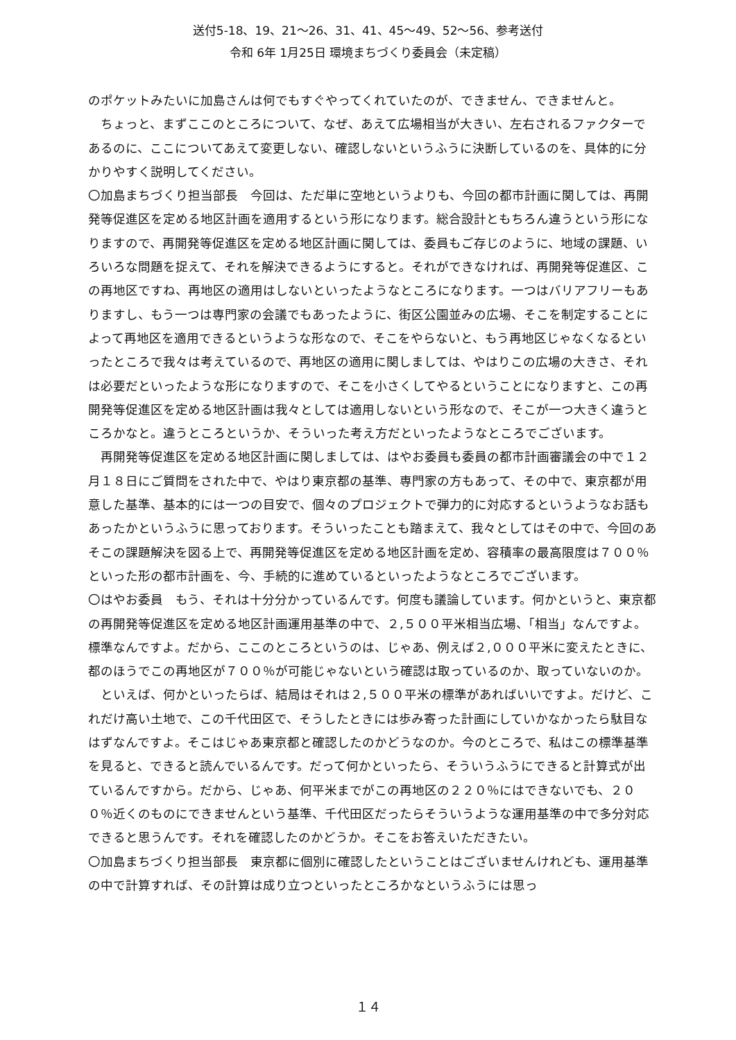送付5-18、19、21～26、31、41、45～49、52～56、参考送付
令和 6年 1月25日 環境まちづくり委員会（未定稿）
のポケットみたいに加島さんは何でもすぐやってくれていたのが、できません、できませんと。
　ちょっと、まずここのところについて、なぜ、あえて広場相当が大きい、左右されるファクターであるのに、ここについてあえて変更しない、確認しないというふうに決断しているのを、具体的に分かりやすく説明してください。
〇加島まちづくり担当部長　今回は、ただ単に空地というよりも、今回の都市計画に関しては、再開発等促進区を定める地区計画を適用するという形になります。総合設計ともちろん違うという形になりますので、再開発等促進区を定める地区計画に関しては、委員もご存じのように、地域の課題、いろいろな問題を捉えて、それを解決できるようにすると。それができなければ、再開発等促進区、この再地区ですね、再地区の適用はしないといったようなところになります。一つはバリアフリーもありますし、もう一つは専門家の会議でもあったように、街区公園並みの広場、そこを制定することによって再地区を適用できるというような形なので、そこをやらないと、もう再地区じゃなくなるといったところで我々は考えているので、再地区の適用に関しましては、やはりこの広場の大きさ、それは必要だといったような形になりますので、そこを小さくしてやるということになりますと、この再開発等促進区を定める地区計画は我々としては適用しないという形なので、そこが一つ大きく違うところかなと。違うところというか、そういった考え方だといったようなところでございます。
　再開発等促進区を定める地区計画に関しましては、はやお委員も委員の都市計画審議会の中で１２月１８日にご質問をされた中で、やはり東京都の基準、専門家の方もあって、その中で、東京都が用意した基準、基本的には一つの目安で、個々のプロジェクトで弾力的に対応するというようなお話もあったかというふうに思っております。そういったことも踏まえて、我々としてはその中で、今回のあそこの課題解決を図る上で、再開発等促進区を定める地区計画を定め、容積率の最高限度は７００％といった形の都市計画を、今、手続的に進めているといったようなところでございます。
〇はやお委員　もう、それは十分分かっているんです。何度も議論しています。何かというと、東京都の再開発等促進区を定める地区計画運用基準の中で、２,５００平米相当広場、「相当」なんですよ。標準なんですよ。だから、ここのところというのは、じゃあ、例えば２,０００平米に変えたときに、都のほうでこの再地区が７００％が可能じゃないという確認は取っているのか、取っていないのか。
　といえば、何かといったらば、結局はそれは２,５００平米の標準があればいいですよ。だけど、これだけ高い土地で、この千代田区で、そうしたときには歩み寄った計画にしていかなかったら駄目なはずなんですよ。そこはじゃあ東京都と確認したのかどうなのか。今のところで、私はこの標準基準を見ると、できると読んでいるんです。だって何かといったら、そういうふうにできると計算式が出ているんですから。だから、じゃあ、何平米までがこの再地区の２２０％にはできないでも、２００％近くのものにできませんという基準、千代田区だったらそういうような運用基準の中で多分対応できると思うんです。それを確認したのかどうか。そこをお答えいただきたい。
〇加島まちづくり担当部長　東京都に個別に確認したということはございませんけれども、運用基準の中で計算すれば、その計算は成り立つといったところかなというふうには思っ
１４